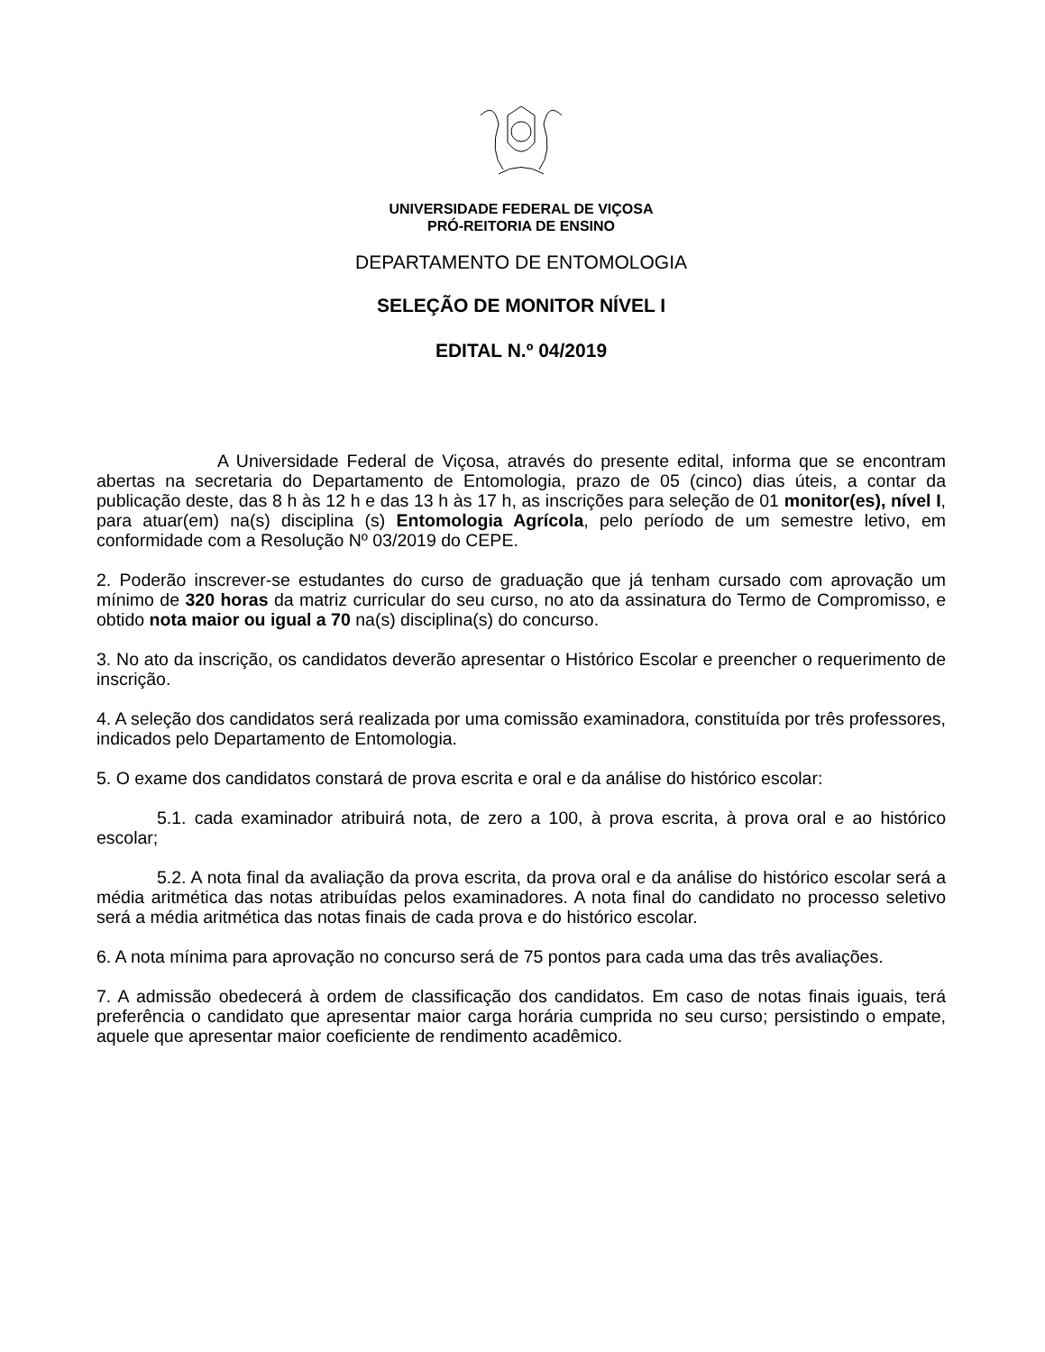UNIVERSIDADE FEDERAL DE VIÇOSA
PRÓ-REITORIA DE ENSINO
DEPARTAMENTO DE ENTOMOLOGIA
SELEÇÃO DE MONITOR NÍVEL I
EDITAL N.º 04/2019
A Universidade Federal de Viçosa, através do presente edital, informa que se encontram abertas na secretaria do Departamento de Entomologia, prazo de 05 (cinco) dias úteis, a contar da publicação deste, das 8 h às 12 h e das 13 h às 17 h, as inscrições para seleção de 01 monitor(es), nível I, para atuar(em) na(s) disciplina (s) Entomologia Agrícola, pelo período de um semestre letivo, em conformidade com a Resolução Nº 03/2019 do CEPE.
2. Poderão inscrever-se estudantes do curso de graduação que já tenham cursado com aprovação um mínimo de 320 horas da matriz curricular do seu curso, no ato da assinatura do Termo de Compromisso, e obtido nota maior ou igual a 70 na(s) disciplina(s) do concurso.
3. No ato da inscrição, os candidatos deverão apresentar o Histórico Escolar e preencher o requerimento de inscrição.
4. A seleção dos candidatos será realizada por uma comissão examinadora, constituída por três professores, indicados pelo Departamento de Entomologia.
5. O exame dos candidatos constará de prova escrita e oral e da análise do histórico escolar:
5.1. cada examinador atribuirá nota, de zero a 100, à prova escrita, à prova oral e ao histórico escolar;
5.2. A nota final da avaliação da prova escrita, da prova oral e da análise do histórico escolar será a média aritmética das notas atribuídas pelos examinadores. A nota final do candidato no processo seletivo será a média aritmética das notas finais de cada prova e do histórico escolar.
6. A nota mínima para aprovação no concurso será de 75 pontos para cada uma das três avaliações.
7. A admissão obedecerá à ordem de classificação dos candidatos. Em caso de notas finais iguais, terá preferência o candidato que apresentar maior carga horária cumprida no seu curso; persistindo o empate, aquele que apresentar maior coeficiente de rendimento acadêmico.